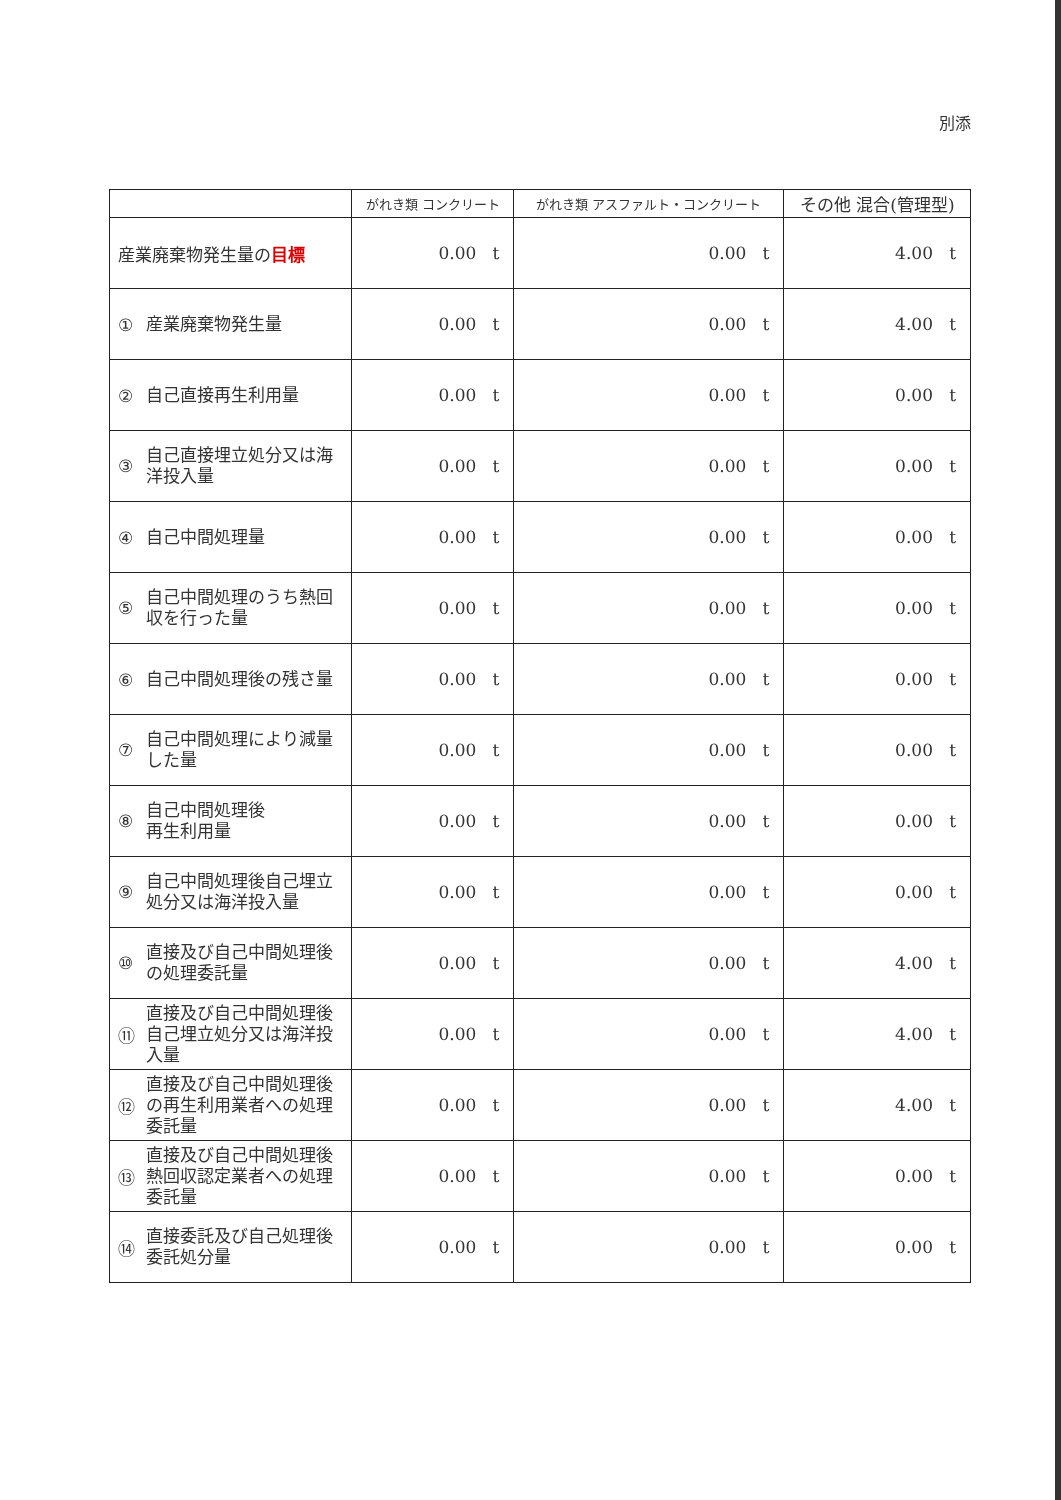別添
| | がれき類 コンクリート | がれき類 アスファルト・コンクリート | その他 混合(管理型) |
| --- | --- | --- | --- |
| 産業廃棄物発生量の 目標 | 0.00 t | 0.00 t | 4.00 t |
| ① 産業廃棄物発生量 | 0.00 t | 0.00 t | 4.00 t |
| ② 自己直接再生利用量 | 0.00 t | 0.00 t | 0.00 t |
| ③ 自己直接埋立処分又は海洋投入量 | 0.00 t | 0.00 t | 0.00 t |
| ④ 自己中間処理量 | 0.00 t | 0.00 t | 0.00 t |
| ⑤ 自己中間処理のうち熱回収を行った量 | 0.00 t | 0.00 t | 0.00 t |
| ⑥ 自己中間処理後の残さ量 | 0.00 t | 0.00 t | 0.00 t |
| ⑦ 自己中間処理により減量した量 | 0.00 t | 0.00 t | 0.00 t |
| ⑧ 自己中間処理後 再生利用量 | 0.00 t | 0.00 t | 0.00 t |
| ⑨ 自己中間処理後自己埋立処分又は海洋投入量 | 0.00 t | 0.00 t | 0.00 t |
| ⑩ 直接及び自己中間処理後の処理委託量 | 0.00 t | 0.00 t | 4.00 t |
| ⑪ 直接及び自己中間処理後自己埋立処分又は海洋投入量 | 0.00 t | 0.00 t | 4.00 t |
| ⑫ 直接及び自己中間処理後の再生利用業者への処理委託量 | 0.00 t | 0.00 t | 4.00 t |
| ⑬ 直接及び自己中間処理後熱回収認定業者への処理委託量 | 0.00 t | 0.00 t | 0.00 t |
| ⑭ 直接委託及び自己処理後委託処分量 | 0.00 t | 0.00 t | 0.00 t |